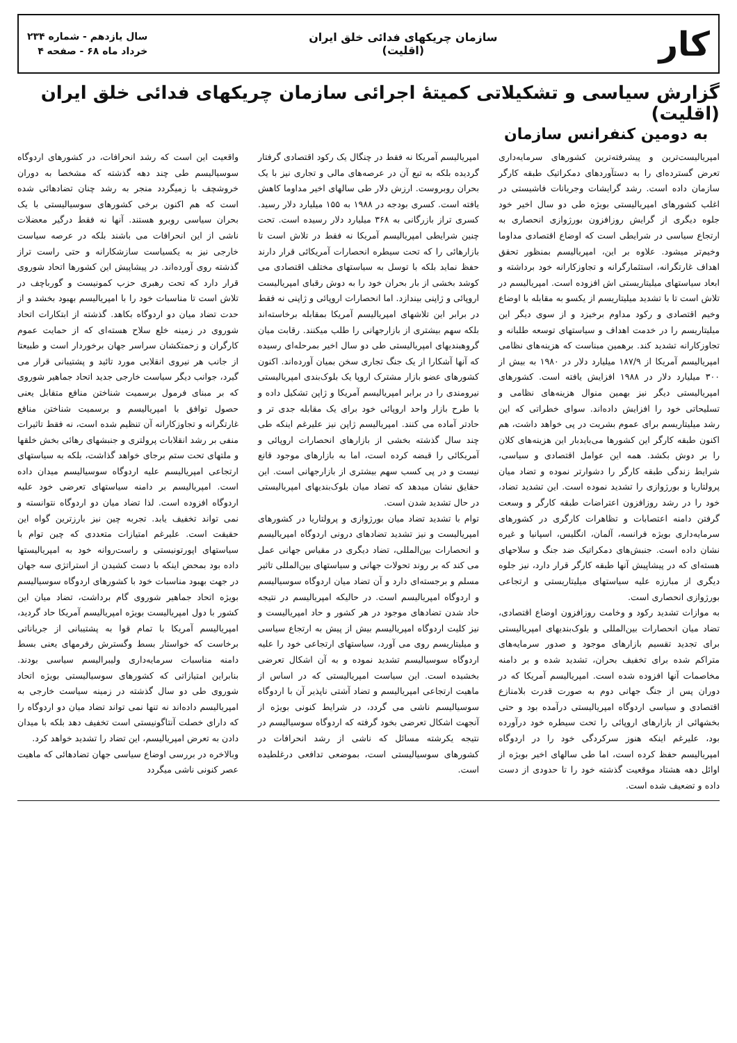کار
سازمان چریکهای فدائی خلق ایران
(اقلیت)
سال یازدهم - شماره ۲۳۴
خرداد ماه ۶۸ - صفحه ۴
گزارش سیاسی و تشکیلاتی کمیتهٔ اجرائی سازمان چریکهای فدائی خلق ایران (اقلیت)
به دومین کنفرانس سازمان
امپریالیست‌ترین و پیشرفته‌ترین کشورهای سرمایه‌داری تعرض گسترده‌ای را به دستآوردهای دمکراتیک طبقه کارگر سازمان داده است. رشد گرایشات وجریانات فاشیستی در اغلب کشورهای امپریالیستی بویژه طی دو سال اخیر خود جلوه دیگری از گرایش روزافزون بورژوازی انحصاری به ارتجاع سیاسی در شرایطی است که اوضاع اقتصادی مداوما وخیم‌تر میشود. علاوه بر این، امپریالیسم بمنظور تحقق اهداف غارتگرانه، استثمارگرانه و تجاوزکارانه خود برداشته و ابعاد سیاستهای میلیتاریستی اش افزوده است. امپریالیسم در تلاش است تا با تشدید میلیتاریسم از یکسو به مقابله با اوضاع وخیم اقتصادی و رکود مداوم برخیزد و از سوی دیگر این میلیتاریسم را در خدمت اهداف و سیاستهای توسعه طلبانه و تجاوزکارانه تشدید کند. برهمین مبناست که هزینه‌های نظامی امپریالیسم آمریکا از ۱۸۷/۹ میلیارد دلار در ۱۹۸۰ به بیش از ۳۰۰ میلیارد دلار در ۱۹۸۸ افزایش یافته است. کشورهای امپریالیستی دیگر نیز بهمین منوال هزینه‌های نظامی و تسلیحاتی خود را افزایش داده‌اند. سوای خطراتی که این رشد میلیتاریسم برای عموم بشریت در پی خواهد داشت، هم اکنون طبقه کارگر این کشورها می‌بایدبار این هزینه‌های کلان را بر دوش بکشد. همه این عوامل اقتصادی و سیاسی، شرایط زندگی طبقه کارگر را دشوارتر نموده و تضاد میان پرولتاریا و بورژوازی را تشدید نموده است. این تشدید تضاد، خود را در رشد روزافزون اعتراضات طبقه کارگر و وسعت گرفتن دامنه اعتصابات و تظاهرات کارگری در کشورهای سرمایه‌داری بویژه فرانسه، آلمان، انگلیس، اسپانیا و غیره نشان داده است. جنبش‌های دمکراتیک ضد جنگ و سلاحهای هسته‌ای که در پیشاپیش آنها طبقه کارگر قرار دارد، نیز جلوه دیگری از مبارزه علیه سیاستهای میلیتاریستی و ارتجاعی بورژوازی انحصاری است.
به موازات تشدید رکود و وخامت روزافزون اوضاع اقتصادی، تضاد میان انحصارات بین‌المللی و بلوک‌بندیهای امپریالیستی برای تجدید تقسیم بازارهای موجود و صدور سرمایه‌های متراکم شده برای تخفیف بحران، تشدید شده و بر دامنه مخاصمات آنها افزوده شده است. امپریالیسم آمریکا که در دوران پس از جنگ جهانی دوم به صورت قدرت بلامنازع اقتصادی و سیاسی اردوگاه امپریالیستی درآمده بود و حتی بخشهائی از بازارهای اروپائی را تحت سیطره خود درآورده بود، علیرغم اینکه هنوز سرکردگی خود را در اردوگاه امپریالیسم حفظ کرده است، اما طی سالهای اخیر بویژه از اوائل دهه هشتاد موقعیت گذشته خود را تا حدودی از دست داده و تضعیف شده است.
امپریالیسم آمریکا نه فقط در چنگال یک رکود اقتصادی گرفتار گردیده بلکه به تبع آن در عرصه‌های مالی و تجاری نیز با یک بحران روبروست. ارزش دلار طی سالهای اخیر مداوما کاهش یافته است. کسری بودجه در ۱۹۸۸ به ۱۵۵ میلیارد دلار رسید. کسری تراز بازرگانی به ۳۶۸ میلیارد دلار رسیده است. تحت چنین شرایطی امپریالیسم آمریکا نه فقط در تلاش است تا بازارهائی را که تحت سیطره انحصارات آمریکائی قرار دارند حفظ نماید بلکه با توسل به سیاستهای مختلف اقتصادی می کوشد بخشی از بار بحران خود را به دوش رقبای امپریالیست اروپائی و ژاپنی بیندازد. اما انحصارات اروپائی و ژاپنی نه فقط در برابر این تلاشهای امپریالیسم آمریکا بمقابله برخاسته‌اند بلکه سهم بیشتری از بازارجهانی را طلب میکنند. رقابت میان گروهبندیهای امپریالیستی طی دو سال اخیر بمرحله‌ای رسیده که آنها آشکارا از یک جنگ تجاری سخن بمیان آورده‌اند. اکنون کشورهای عضو بازار مشترک اروپا یک بلوک‌بندی امپریالیستی نیرومندی را در برابر امپریالیسم آمریکا و ژاپن تشکیل داده و با طرح بازار واحد اروپائی خود برای یک مقابله جدی تر و حادتر آماده می کنند. امپریالیسم ژاپن نیز علیرغم اینکه طی چند سال گذشته بخشی از بازارهای انحصارات اروپائی و آمریکائی را قبضه کرده است، اما به بازارهای موجود قانع نیست و در پی کسب سهم بیشتری از بازارجهانی است. این حقایق نشان میدهد که تضاد میان بلوک‌بندیهای امپریالیستی در حال تشدید شدن است.
توام با تشدید تضاد میان بورژوازی و پرولتاریا در کشورهای امپریالیست و نیز تشدید تضادهای درونی اردوگاه امپریالیسم و انحصارات بین‌المللی، تضاد دیگری در مقیاس جهانی عمل می کند که بر روند تحولات جهانی و سیاستهای بین‌المللی تاثیر مسلم و برجسته‌ای دارد و آن تضاد میان اردوگاه سوسیالیسم و اردوگاه امپریالیسم است. در حالیکه امپریالیسم در نتیجه حاد شدن تضادهای موجود در هر کشور و حاد امپریالیست و نیز کلیت اردوگاه امپریالیسم بیش از پیش به ارتجاع سیاسی و میلیتاریسم روی می آورد، سیاستهای ارتجاعی خود را علیه اردوگاه سوسیالیسم تشدید نموده و به آن اشکال تعرضی بخشیده است. این سیاست امپریالیستی که در اساس از ماهیت ارتجاعی امپریالیسم و تضاد آشتی ناپذیر آن با اردوگاه سوسیالیسم ناشی می گردد، در شرایط کنونی بویژه از آنجهت اشکال تعرضی بخود گرفته که اردوگاه سوسیالیسم در نتیجه یکرشته مسائل که ناشی از رشد انحرافات در کشورهای سوسیالیستی است، بموضعی تدافعی درغلطیده است.
واقعیت این است که رشد انحرافات، در کشورهای اردوگاه سوسیالیسم طی چند دهه گذشته که مشخصا به دوران خروشچف با زمیگردد منجر به رشد چنان تضادهائی شده است که هم اکنون برخی کشورهای سوسیالیستی با یک بحران سیاسی روبرو هستند. آنها نه فقط درگیر معضلات ناشی از این انحرافات می باشند بلکه در عرصه سیاست خارجی نیز به یکسیاست سازشکارانه و حتی راست تراز گذشته روی آورده‌اند. در پیشاپیش این کشورها اتحاد شوروی قرار دارد که تحت رهبری حزب کمونیست و گورباچف در تلاش است تا مناسبات خود را با امپریالیسم بهبود بخشد و از حدت تضاد میان دو اردوگاه بکاهد. گذشته از ابتکارات اتحاد شوروی در زمینه خلع سلاح هسته‌ای که از حمایت عموم کارگران و زحمتکشان سراسر جهان برخوردار است و طبیعتا از جانب هر نیروی انقلابی مورد تائید و پشتیبانی قرار می گیرد، جوانب دیگر سیاست خارجی جدید اتحاد جماهیر شوروی که بر مبنای فرمول برسمیت شناختن منافع متقابل یعنی حصول توافق با امپریالیسم و برسمیت شناختن منافع غارتگرانه و تجاوزکارانه آن تنظیم شده است، نه فقط تاثیرات منفی بر رشد انقلابات پرولتری و جنبشهای رهائی بخش خلقها و ملتهای تحت ستم برجای خواهد گذاشت، بلکه به سیاستهای ارتجاعی امپریالیسم علیه اردوگاه سوسیالیسم میدان داده است. امپریالیسم بر دامنه سیاستهای تعرضی خود علیه اردوگاه افزوده است. لذا تضاد میان دو اردوگاه نتوانسته و نمی تواند تخفیف یابد. تجربه چین نیز بارزترین گواه این حقیقت است. علیرغم امتیازات متعددی که چین توام با سیاستهای اپورتونیستی و راست‌روانه خود به امپریالیستها داده بود بمحض اینکه با دست کشیدن از استراتژی سه جهان در جهت بهبود مناسبات خود با کشورهای اردوگاه سوسیالیسم بویژه اتحاد جماهیر شوروی گام برداشت، تضاد میان این کشور با دول امپریالیست بویژه امپریالیسم آمریکا حاد گردید، امپریالیسم آمریکا با تمام قوا به پشتیبانی از جریاناتی برخاست که خواستار بسط وگسترش رفرمهای یعنی بسط دامنه مناسبات سرمایه‌داری ولیبرالیسم سیاسی بودند. بنابراین امتیازاتی که کشورهای سوسیالیستی بویژه اتحاد شوروی طی دو سال گذشته در زمینه سیاست خارجی به امپریالیسم داده‌اند نه تنها نمی تواند تضاد میان دو اردوگاه را که دارای خصلت آنتاگونیستی است تخفیف دهد بلکه با میدان دادن به تعرض امپریالیسم، این تضاد را تشدید خواهد کرد.
وبالاخره در بررسی اوضاع سیاسی جهان تضادهائی که ماهیت عصر کنونی ناشی میگردد